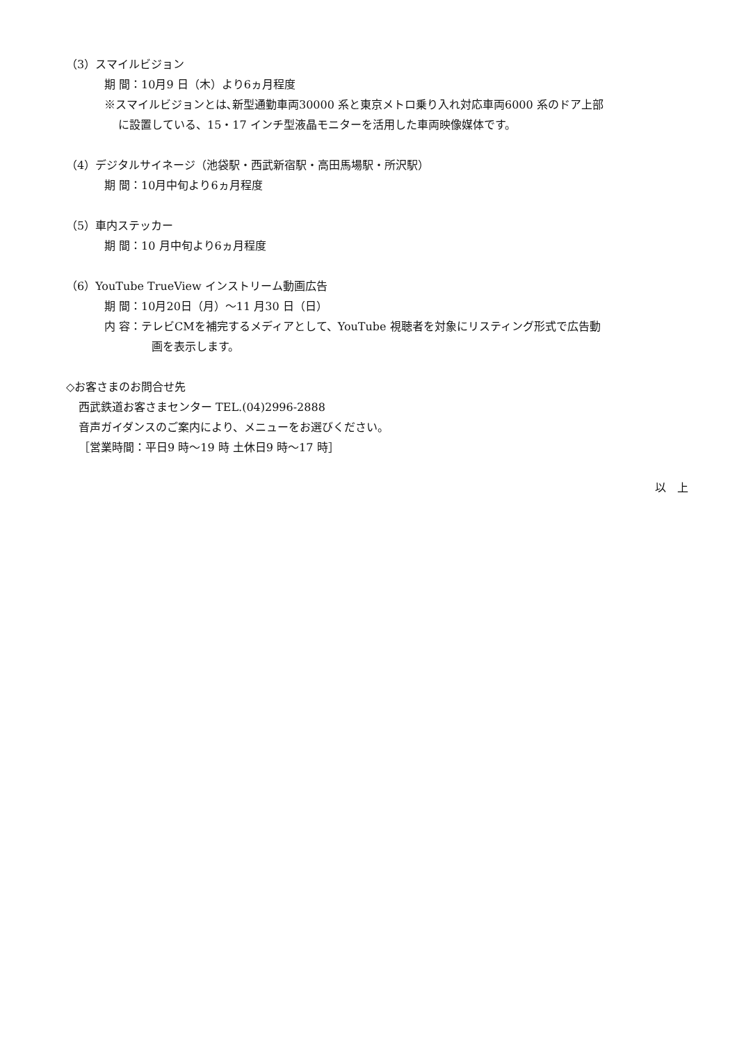（3）スマイルビジョン
期 間：10月9 日（木）より6ヵ月程度
※スマイルビジョンとは､新型通勤車両30000 系と東京メトロ乗り入れ対応車両6000 系のドア上部
に設置している、15・17 インチ型液晶モニターを活用した車両映像媒体です。
（4）デジタルサイネージ（池袋駅・西武新宿駅・高田馬場駅・所沢駅）
期 間：10月中旬より6ヵ月程度
（5）車内ステッカー
期 間：10 月中旬より6ヵ月程度
（6）YouTube TrueView インストリーム動画広告
期 間：10月20日（月）～11 月30 日（日）
内 容：テレビCMを補完するメディアとして、YouTube 視聴者を対象にリスティング形式で広告動
画を表示します。
◇お客さまのお問合せ先
西武鉄道お客さまセンター TEL.(04)2996-2888
音声ガイダンスのご案内により、メニューをお選びください。
［営業時間：平日9 時～19 時 土休日9 時～17 時］
以　上